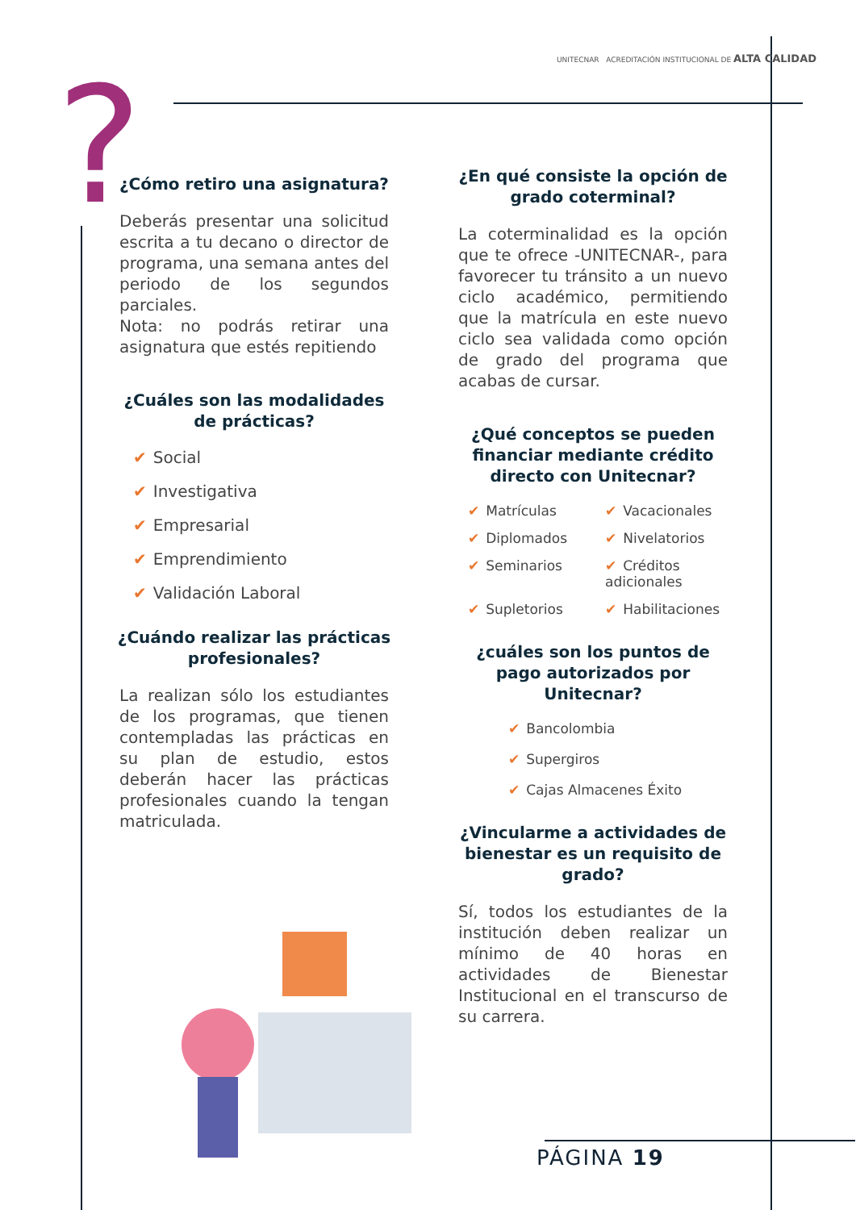?
UNITECNAR ACREDITACIÓN INSTITUCIONAL DE ALTA CALIDAD
¿Cómo retiro una asignatura?
Deberás presentar una solicitud escrita a tu decano o director de programa, una semana antes del periodo de los segundos parciales.
Nota: no podrás retirar una asignatura que estés repitiendo
¿Cuáles son las modalidades de prácticas?
Social
Investigativa
Empresarial
Emprendimiento
Validación Laboral
¿Cuándo realizar las prácticas profesionales?
La realizan sólo los estudiantes de los programas, que tienen contempladas las prácticas en su plan de estudio, estos deberán hacer las prácticas profesionales cuando la tengan matriculada.
¿En qué consiste la opción de grado coterminal?
La coterminalidad es la opción que te ofrece -UNITECNAR-, para favorecer tu tránsito a un nuevo ciclo académico, permitiendo que la matrícula en este nuevo ciclo sea validada como opción de grado del programa que acabas de cursar.
¿Qué conceptos se pueden financiar mediante crédito directo con Unitecnar?
Matrículas
Vacacionales
Diplomados
Nivelatorios
Seminarios
Créditos adicionales
Supletorios
Habilitaciones
¿cuáles son los puntos de pago autorizados por Unitecnar?
Bancolombia
Supergiros
Cajas Almacenes Éxito
¿Vincularme a actividades de bienestar es un requisito de grado?
Sí, todos los estudiantes de la institución deben realizar un mínimo de 40 horas en actividades de Bienestar Institucional en el transcurso de su carrera.
PÁGINA 19